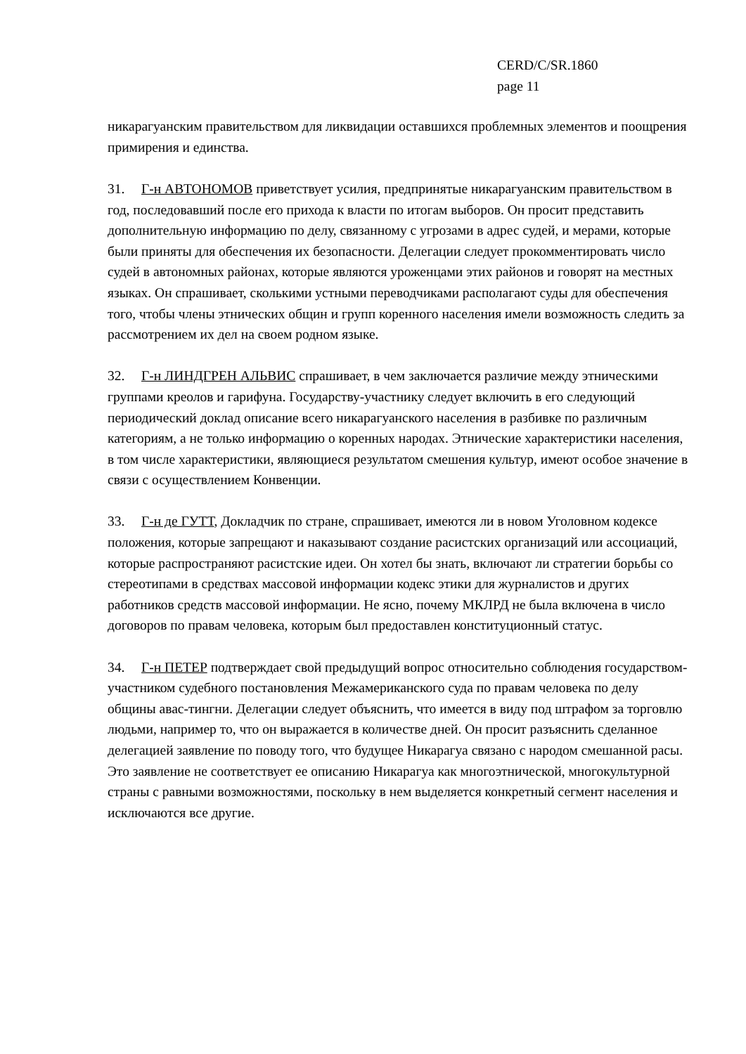CERD/C/SR.1860
page 11
никарагуанским правительством для ликвидации оставшихся проблемных элементов и поощрения примирения и единства.
31. Г-н АВТОНОМОВ приветствует усилия, предпринятые никарагуанским правительством в год, последовавший после его прихода к власти по итогам выборов. Он просит представить дополнительную информацию по делу, связанному с угрозами в адрес судей, и мерами, которые были приняты для обеспечения их безопасности. Делегации следует прокомментировать число судей в автономных районах, которые являются уроженцами этих районов и говорят на местных языках. Он спрашивает, сколькими устными переводчиками располагают суды для обеспечения того, чтобы члены этнических общин и групп коренного населения имели возможность следить за рассмотрением их дел на своем родном языке.
32. Г-н ЛИНДГРЕН АЛЬВИС спрашивает, в чем заключается различие между этническими группами креолов и гарифуна. Государству-участнику следует включить в его следующий периодический доклад описание всего никарагуанского населения в разбивке по различным категориям, а не только информацию о коренных народах. Этнические характеристики населения, в том числе характеристики, являющиеся результатом смешения культур, имеют особое значение в связи с осуществлением Конвенции.
33. Г-н де ГУТТ, Докладчик по стране, спрашивает, имеются ли в новом Уголовном кодексе положения, которые запрещают и наказывают создание расистских организаций или ассоциаций, которые распространяют расистские идеи. Он хотел бы знать, включают ли стратегии борьбы со стереотипами в средствах массовой информации кодекс этики для журналистов и других работников средств массовой информации. Не ясно, почему МКЛРД не была включена в число договоров по правам человека, которым был предоставлен конституционный статус.
34. Г-н ПЕТЕР подтверждает свой предыдущий вопрос относительно соблюдения государством-участником судебного постановления Межамериканского суда по правам человека по делу общины авас-тингни. Делегации следует объяснить, что имеется в виду под штрафом за торговлю людьми, например то, что он выражается в количестве дней. Он просит разъяснить сделанное делегацией заявление по поводу того, что будущее Никарагуа связано с народом смешанной расы. Это заявление не соответствует ее описанию Никарагуа как многоэтнической, многокультурной страны с равными возможностями, поскольку в нем выделяется конкретный сегмент населения и исключаются все другие.